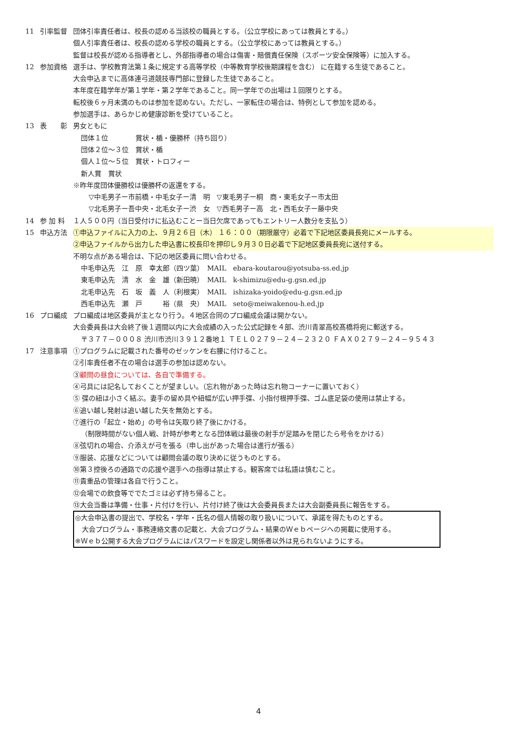11 引率監督 団体引率責任者は、校長の認める当該校の職員とする。（公立学校にあっては教員とする。）
個人引率責任者は、校長の認める学校の職員とする。（公立学校にあっては教員とする。）
監督は校長が認める指導者とし、外部指導者の場合は傷害・賠償責任保険（スポーツ安全保険等）に加入する。
12 参加資格 選手は、学校教育法第１条に規定する高等学校（中等教育学校後期課程を含む） に在籍する生徒であること。
大会申込までに高体連弓道競技専門部に登録した生徒であること。
本年度在籍学年が第１学年・第２学年であること。同一学年での出場は１回限りとする。
転校後６ヶ月未満のものは参加を認めない。ただし、一家転住の場合は、特例として参加を認める。
参加選手は、あらかじめ健康診断を受けていること。
13 表　　彰 男女ともに
団体１位　　　　賞状・楯・優勝杯（持ち回り）
団体２位～３位　賞状・楯
個人１位～５位　賞状・トロフィー
新人賞　賞状
※昨年度団体優勝校は優勝杯の返還をする。
▽中毛男子ー市前橋・中毛女子ー清　明　▽東毛男子ー桐　商・東毛女子ー市太田
▽北毛男子ー吾中央・北毛女子ー渋　女　▽西毛男子ー高　北・西毛女子ー藤中央
14 参 加 料 １人５００円（当日受付けに払込むことー当日欠席であってもエントリー人数分を支払う）
15 申込方法 ①申込ファイルに入力の上、９月２６日（木） １６：００（期限厳守）必着で下記地区委員長宛にメールする。
②申込ファイルから出力した申込書に校長印を押印し９月３０日必着で下記地区委員長宛に送付する。
不明な点がある場合は、下記の地区委員に問い合わせる。
中毛申込先　江　原　幸太郎（四ツ葉）　MAIL　ebara-koutarou@yotsuba-ss.ed.jp
東毛申込先　清　水　金　雄（新田暁）　MAIL　k-shimizu@edu-g.gsn.ed.jp
北毛申込先　石　坂　義　人（利根実）　MAIL　ishizaka-yoido@edu-g.gsn.ed.jp
西毛申込先　瀬　戸　　　裕（県　央）　MAIL　seto@meiwakenou-h.ed.jp
16 プロ編成 プロ編成は地区委員が主となり行う。４地区合同のプロ編成会議は開かない。
大会委員長は大会終了後１週間以内に大会成績の入った公式記録を４部、渋川青翠高校髙橋将宛に郵送する。
〒３７７－０００８ 渋川市渋川３９１２番地１ ＴＥＬ０２７９－２４－２３２０ ＦＡＸ０２７９－２４－９５４３
17 注意事項 ①プログラムに記載された番号のゼッケンを右腰に付けること。
②引率責任者不在の場合は選手の参加は認めない。
③顧問の昼食については、各自で準備する。
④弓具には記名しておくことが望ましい。（忘れ物があった時は忘れ物コーナーに置いておく）
⑤ 弽の紐は小さく結ぶ。妻手の留め具や紐幅が広い押手弽、小指付根押手弽、ゴム底足袋の使用は禁止する。
⑥追い越し発射は追い越した矢を無効とする。
⑦進行の「起立・始め」の号令は矢取り終了後にかける。
（制限時間がない個人戦、計時が参考となる団体戦は最後の射手が足踏みを閉じたら号令をかける）
⑧弦切れの場合、介添えが弓を張る（申し出があった場合は進行が張る）
⑨服装、応援などについては顧問会議の取り決めに従うものとする。
⑩第３控後ろの通路での応援や選手への指導は禁止する。観客席では私語は慎むこと。
⑪貴重品の管理は各自で行うこと。
⑫会場での飲食等ででたゴミは必ず持ち帰ること。
⑬大会当番は準備・仕事・片付けを行い、片付け終了後は大会委員長または大会副委員長に報告をする。
◎大会申込書の提出で、学校名・学年・氏名の個人情報の取り扱いについて、承諾を得たものとする。
　大会プログラム・事務連絡文書の記載と、大会プログラム・結果のＷｅｂページへの掲載に使用する。
※Ｗｅｂ公開する大会プログラムにはパスワードを設定し関係者以外は見られないようにする。
4